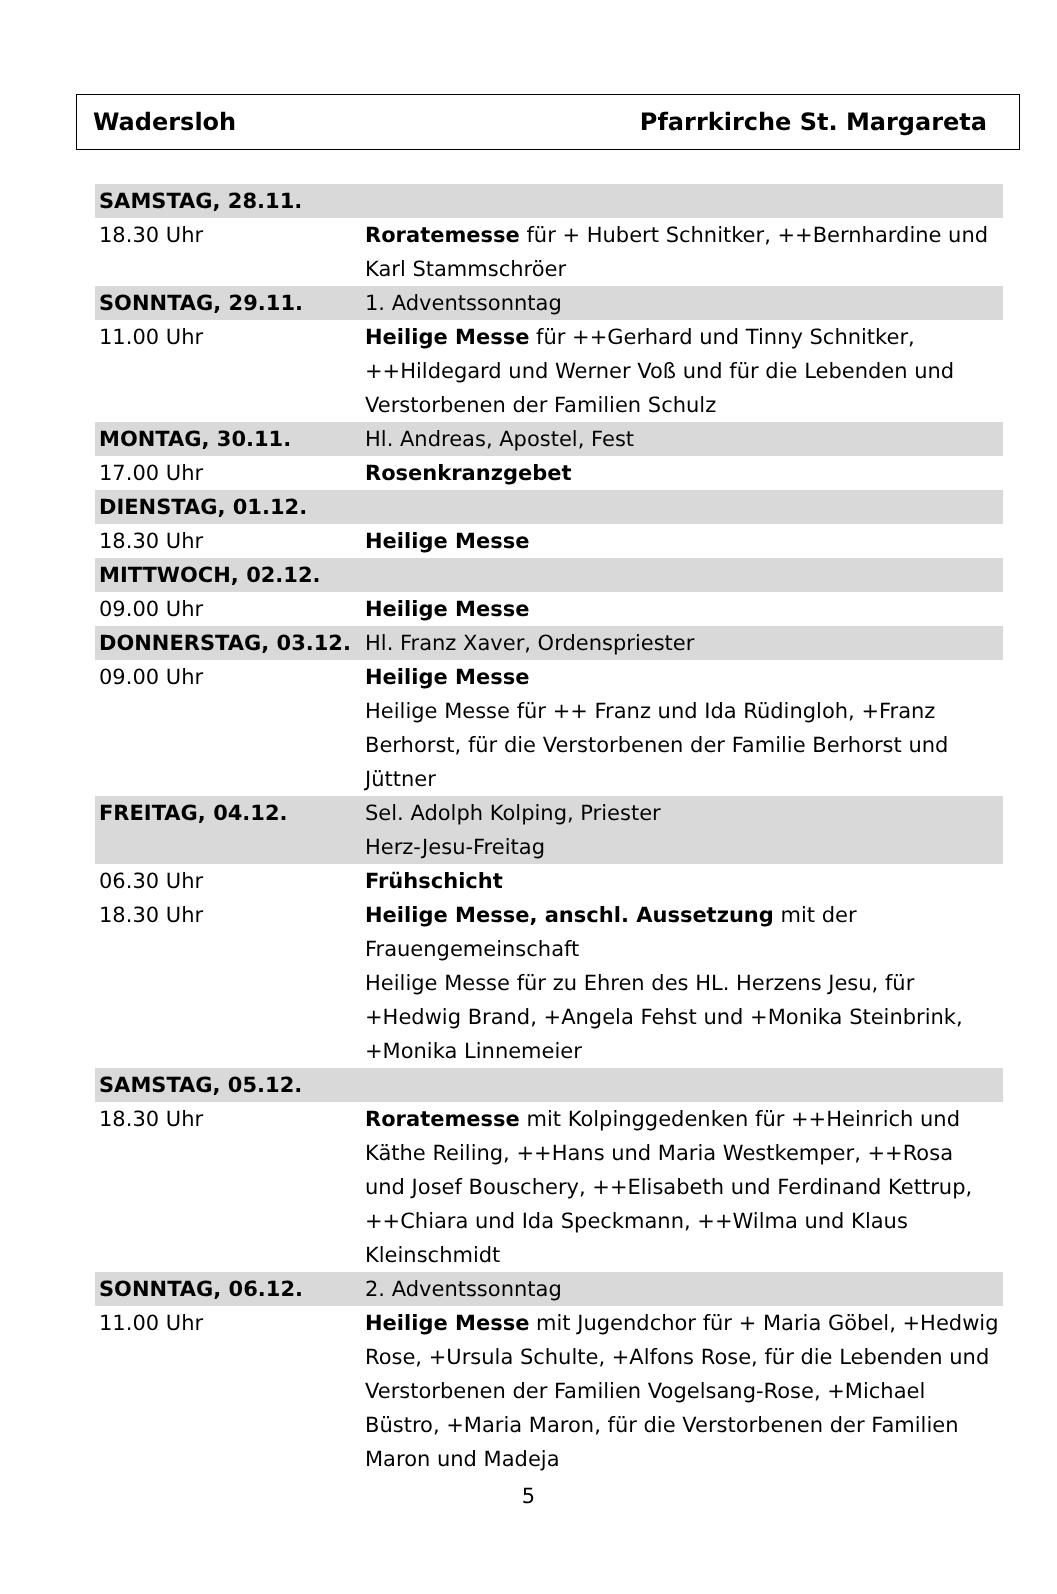Wadersloh Pfarrkirche St. Margareta
| SAMSTAG, 28.11. | |
| 18.30 Uhr | Roratemesse für + Hubert Schnitker, ++Bernhardine und Karl Stammschröer |
| SONNTAG, 29.11. | 1. Adventssonntag |
| 11.00 Uhr | Heilige Messe für ++Gerhard und Tinny Schnitker, ++Hildegard und Werner Voß und für die Lebenden und Verstorbenen der Familien Schulz |
| MONTAG, 30.11. | Hl. Andreas, Apostel, Fest |
| 17.00 Uhr | Rosenkranzgebet |
| DIENSTAG, 01.12. | |
| 18.30 Uhr | Heilige Messe |
| MITTWOCH, 02.12. | |
| 09.00 Uhr | Heilige Messe |
| DONNERSTAG, 03.12. | Hl. Franz Xaver, Ordenspriester |
| 09.00 Uhr | Heilige Messe Heilige Messe für ++ Franz und Ida Rüdingloh, +Franz Berhorst, für die Verstorbenen der Familie Berhorst und Jüttner |
| FREITAG, 04.12. | Sel. Adolph Kolping, Priester Herz-Jesu-Freitag |
| 06.30 Uhr | Frühschicht |
| 18.30 Uhr | Heilige Messe, anschl. Aussetzung mit der Frauengemeinschaft Heilige Messe für zu Ehren des HL. Herzens Jesu, für +Hedwig Brand, +Angela Fehst und +Monika Steinbrink, +Monika Linnemeier |
| SAMSTAG, 05.12. | |
| 18.30 Uhr | Roratemesse mit Kolpinggedenken für ++Heinrich und Käthe Reiling, ++Hans und Maria Westkemper, ++Rosa und Josef Bouschery, ++Elisabeth und Ferdinand Kettrup, ++Chiara und Ida Speckmann, ++Wilma und Klaus Kleinschmidt |
| SONNTAG, 06.12. | 2. Adventssonntag |
| 11.00 Uhr | Heilige Messe mit Jugendchor für + Maria Göbel, +Hedwig Rose, +Ursula Schulte, +Alfons Rose, für die Lebenden und Verstorbenen der Familien Vogelsang-Rose, +Michael Büstro, +Maria Maron, für die Verstorbenen der Familien Maron und Madeja |
5